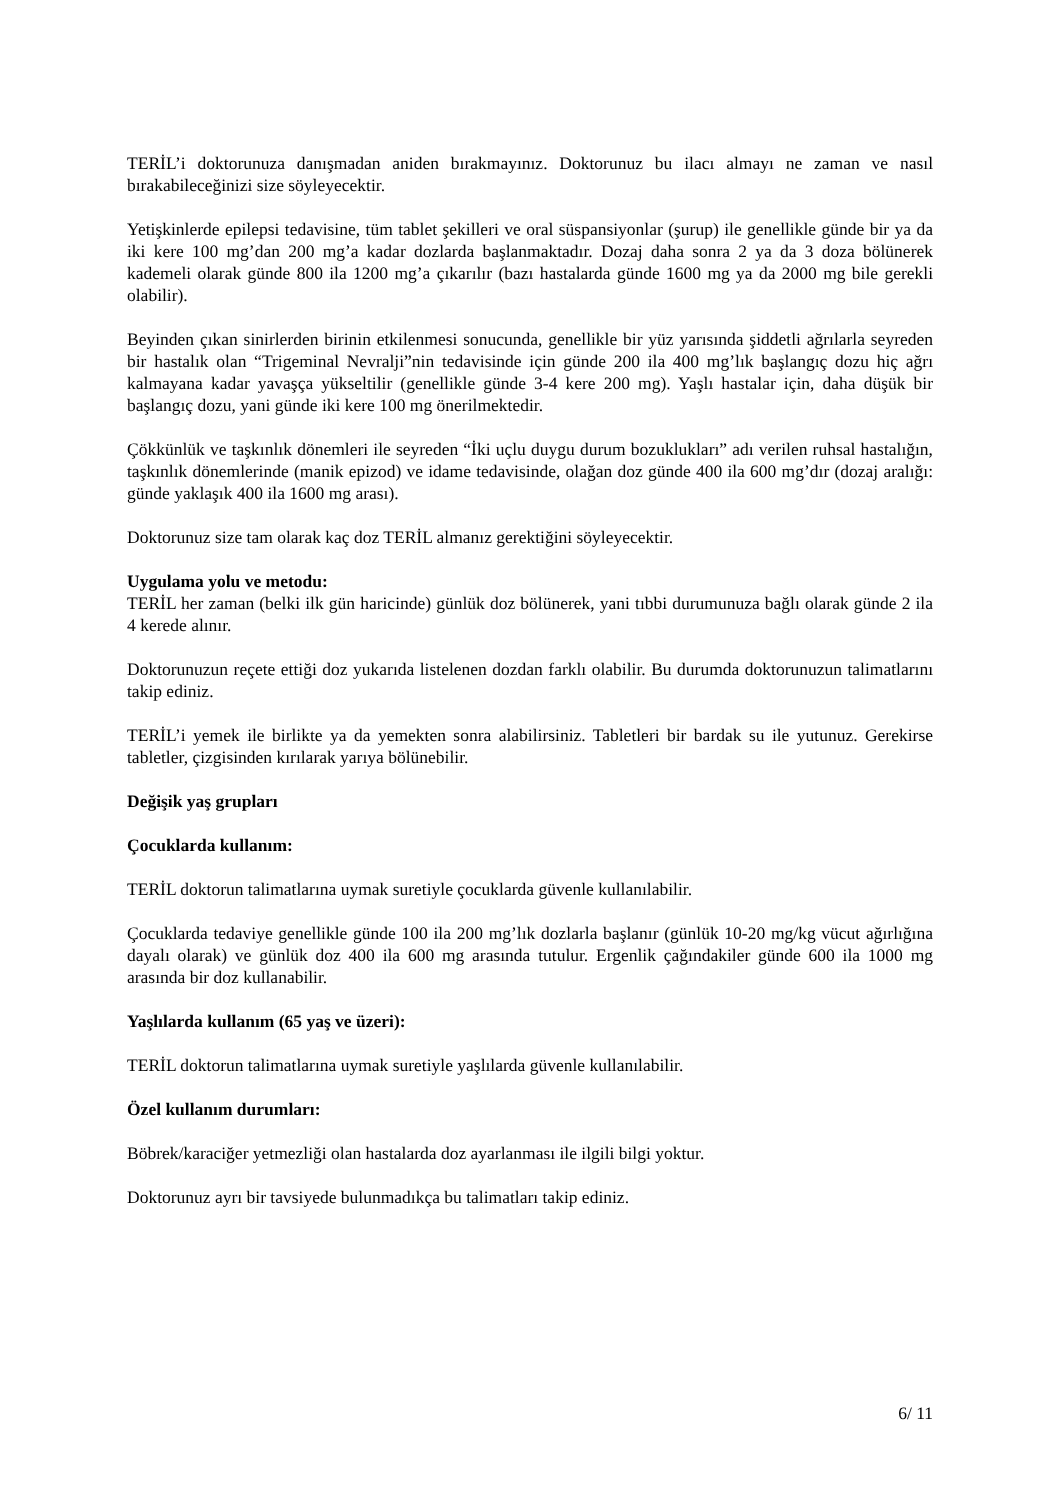TERİL’i doktorunuza danışmadan aniden bırakmayınız. Doktorunuz bu ilacı almayı ne zaman ve nasıl bırakabileceğinizi size söyleyecektir.
Yetişkinlerde epilepsi tedavisine, tüm tablet şekilleri ve oral süspansiyonlar (şurup) ile genellikle günde bir ya da iki kere 100 mg’dan 200 mg’a kadar dozlarda başlanmaktadır. Dozaj daha sonra 2 ya da 3 doza bölünerek kademeli olarak günde 800 ila 1200 mg’a çıkarılır (bazı hastalarda günde 1600 mg ya da 2000 mg bile gerekli olabilir).
Beyinden çıkan sinirlerden birinin etkilenmesi sonucunda, genellikle bir yüz yarısında şiddetli ağrılarla seyreden bir hastalık olan “Trigeminal Nevralji”nin tedavisinde için günde 200 ila 400 mg’lık başlangıç dozu hiç ağrı kalmayana kadar yavaşça yükseltilir (genellikle günde 3-4 kere 200 mg). Yaşlı hastalar için, daha düşük bir başlangıç dozu, yani günde iki kere 100 mg önerilmektedir.
Çökkünlük ve taşkınlık dönemleri ile seyreden “İki uçlu duygu durum bozuklukları” adı verilen ruhsal hastalığın, taşkınlık dönemlerinde (manik epizod) ve idame tedavisinde, olağan doz günde 400 ila 600 mg’dır (dozaj aralığı: günde yaklaşık 400 ila 1600 mg arası).
Doktorunuz size tam olarak kaç doz TERİL almanız gerektiğini söyleyecektir.
Uygulama yolu ve metodu:
TERİL her zaman (belki ilk gün haricinde) günlük doz bölünerek, yani tıbbi durumunuza bağlı olarak günde 2 ila 4 kerede alınır.
Doktorunuzun reçete ettiği doz yukarıda listelenen dozdan farklı olabilir. Bu durumda doktorunuzun talimatlarını takip ediniz.
TERİL’i yemek ile birlikte ya da yemekten sonra alabilirsiniz. Tabletleri bir bardak su ile yutunuz. Gerekirse tabletler, çizgisinden kırılarak yarıya bölünebilir.
Değişik yaş grupları
Çocuklarda kullanım:
TERİL doktorun talimatlarına uymak suretiyle çocuklarda güvenle kullanılabilir.
Çocuklarda tedaviye genellikle günde 100 ila 200 mg’lık dozlarla başlanır (günlük 10-20 mg/kg vücut ağırlığına dayalı olarak) ve günlük doz 400 ila 600 mg arasında tutulur. Ergenlik çağındakiler günde 600 ila 1000 mg arasında bir doz kullanabilir.
Yaşlılarda kullanım (65 yaş ve üzeri):
TERİL doktorun talimatlarına uymak suretiyle yaşlılarda güvenle kullanılabilir.
Özel kullanım durumları:
Böbrek/karaciğer yetmezliği olan hastalarda doz ayarlanması ile ilgili bilgi yoktur.
Doktorunuz ayrı bir tavsiyede bulunmadıkça bu talimatları takip ediniz.
6/ 11